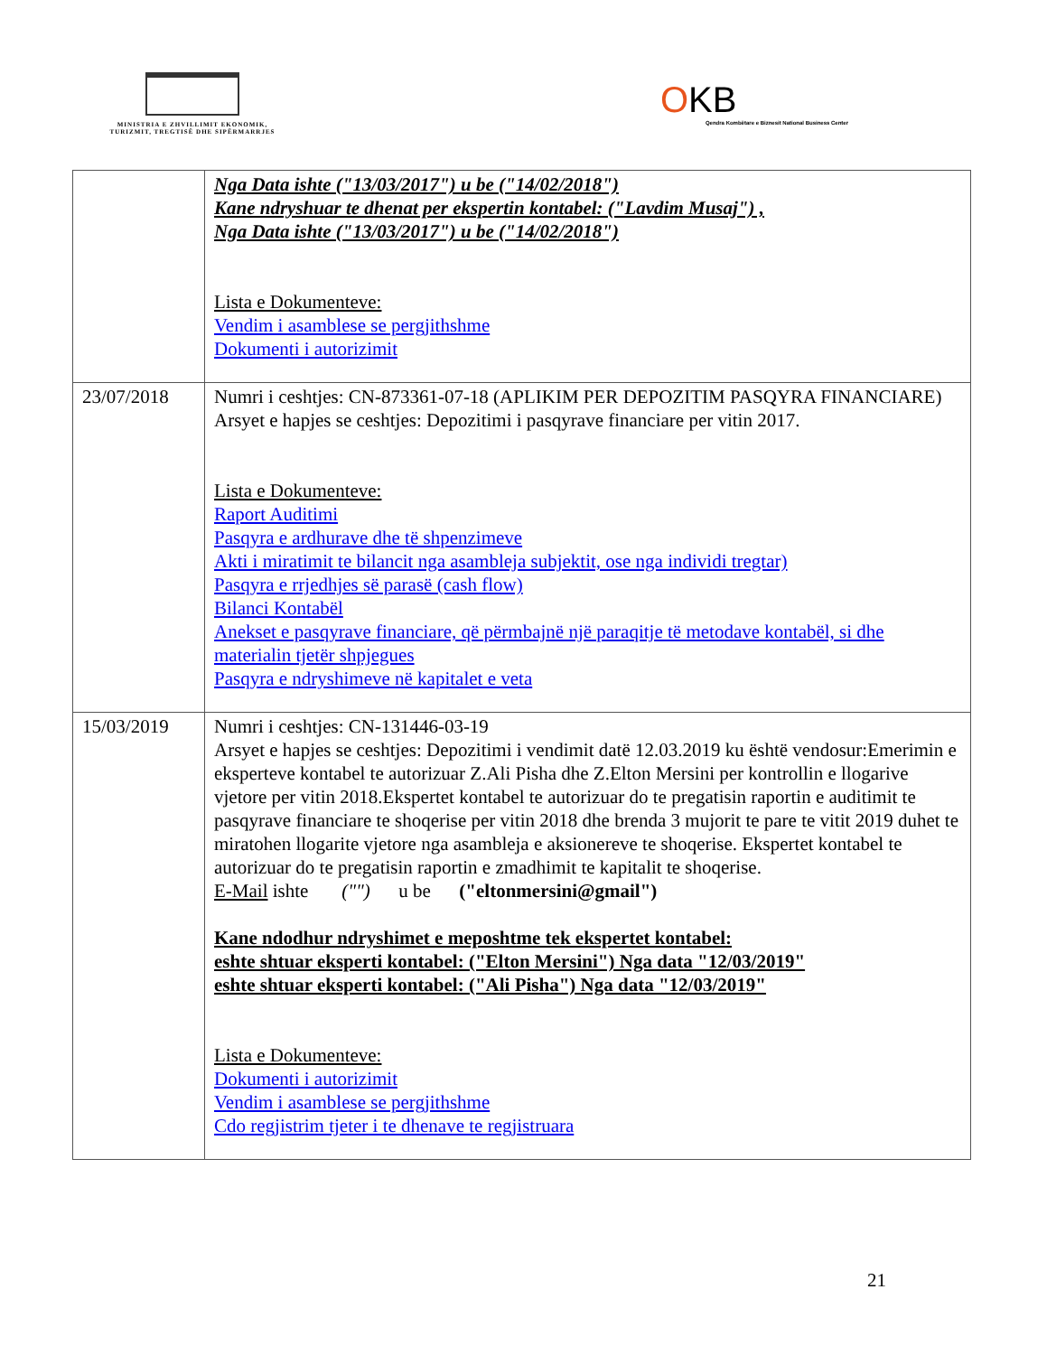MINISTRIA E ZHVILLIMIT EKONOMIK, TURIZMIT, TREGTISË DHE SIPËRMARRJES
OKB
Qendra Kombëtare e Biznesit National Business Center
| | Nga Data ishte ("13/03/2017") u be ("14/02/2018") Kane ndryshuar te dhenat per ekspertin kontabel: ("Lavdim Musaj") , Nga Data ishte ("13/03/2017") u be ("14/02/2018") Lista e Dokumenteve: Vendim i asamblese se pergjithshme Dokumenti i autorizimit |
| 23/07/2018 | Numri i ceshtjes: CN-873361-07-18 (APLIKIM PER DEPOZITIM PASQYRA FINANCIARE) Arsyet e hapjes se ceshtjes: Depozitimi i pasqyrave financiare per vitin 2017. Lista e Dokumenteve: Raport Auditimi Pasqyra e ardhurave dhe të shpenzimeve Akti i miratimit te bilancit nga asambleja subjektit, ose nga individi tregtar) Pasqyra e rrjedhjes së parasë (cash flow) Bilanci Kontabël Anekset e pasqyrave financiare, që përmbajnë një paraqitje të metodave kontabël, si dhe materialin tjetër shpjegues Pasqyra e ndryshimeve në kapitalet e veta |
| 15/03/2019 | Numri i ceshtjes: CN-131446-03-19 Arsyet e hapjes se ceshtjes: Depozitimi i vendimit datë 12.03.2019 ku është vendosur:Emerimin e eksperteve kontabel te autorizuar Z.Ali Pisha dhe Z.Elton Mersini per kontrollin e llogarive vjetore per vitin 2018.Ekspertet kontabel te autorizuar do te pregatisin raportin e auditimit te pasqyrave financiare te shoqerise per vitin 2018 dhe brenda 3 mujorit te pare te vitit 2019 duhet te miratohen llogarite vjetore nga asambleja e aksionereve te shoqerise. Ekspertet kontabel te autorizuar do te pregatisin raportin e zmadhimit te kapitalit te shoqerise. E-Mail ishte ("") u be ("eltonmersini@gmail") Kane ndodhur ndryshimet e meposhtme tek ekspertet kontabel: eshte shtuar eksperti kontabel: ("Elton Mersini") Nga data "12/03/2019" eshte shtuar eksperti kontabel: ("Ali Pisha") Nga data "12/03/2019" Lista e Dokumenteve: Dokumenti i autorizimit Vendim i asamblese se pergjithshme Cdo regjistrim tjeter i te dhenave te regjistruara |
21